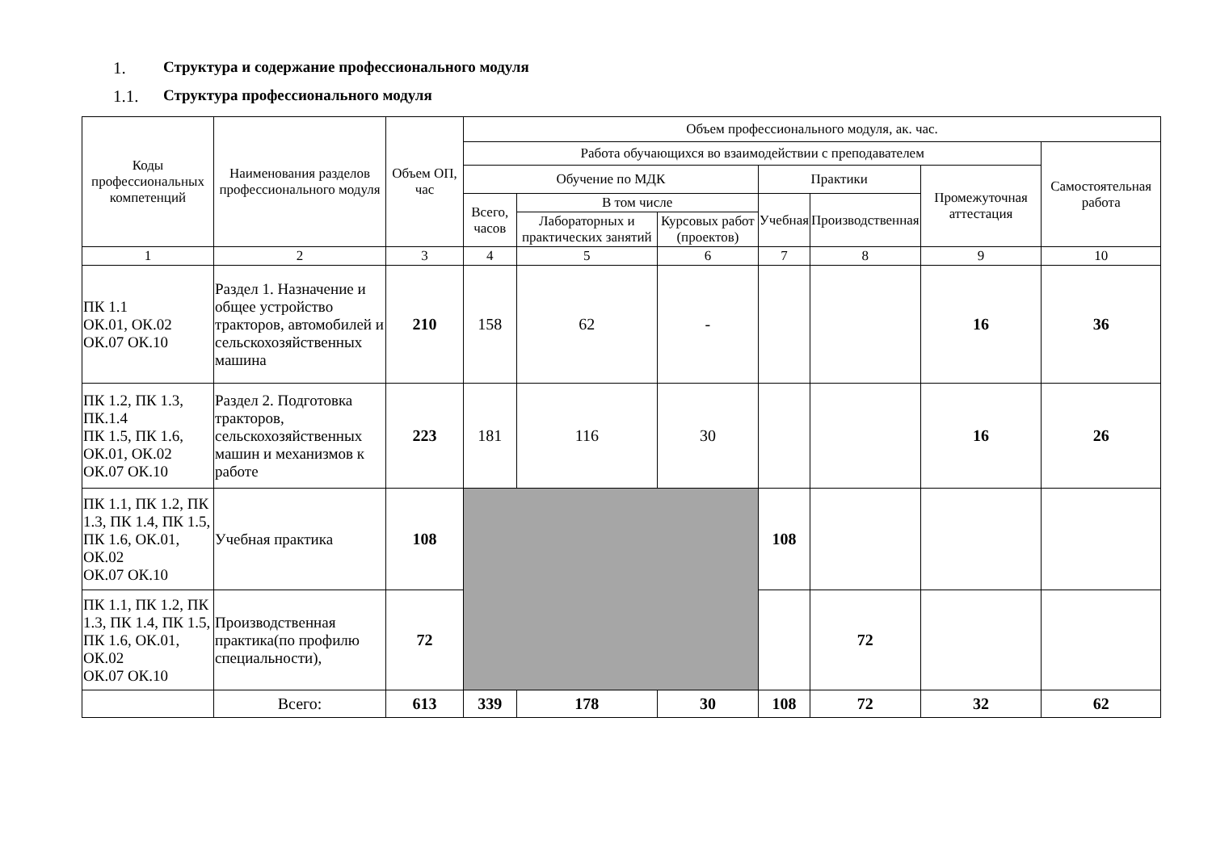1. Структура и содержание профессионального модуля
1.1. Структура профессионального модуля
| Коды профессиональных компетенций | Наименования разделов профессионального модуля | Объем ОП, час | Объем профессионального модуля, ак. час. | | | | | | |
| --- | --- | --- | --- | --- | --- | --- | --- | --- | --- |
| | | | Работа обучающихся во взаимодействии с преподавателем | | | | | | Самостоятельная работа |
| | | | Обучение по МДК | | | Практики | | Промежуточная аттестация | |
| | | | Всего, часов | В том числе | | Учебная | Производственная | | |
| | | | | Лабораторных и практических занятий | Курсовых работ (проектов) | | | | |
| 1 | 2 | 3 | 4 | 5 | 6 | 7 | 8 | 9 | 10 |
| ПК 1.1 ОК.01, ОК.02 ОК.07 ОК.10 | Раздел 1. Назначение и общее устройство тракторов, автомобилей и сельскохозяйственных машина | 210 | 158 | 62 | - | | | 16 | 36 |
| ПК 1.2, ПК 1.3, ПК.1.4 ПК 1.5, ПК 1.6, ОК.01, ОК.02 ОК.07 ОК.10 | Раздел 2. Подготовка тракторов, сельскохозяйственных машин и механизмов к работе | 223 | 181 | 116 | 30 | | | 16 | 26 |
| ПК 1.1, ПК 1.2, ПК 1.3, ПК 1.4, ПК 1.5, ПК 1.6, ОК.01, ОК.02 ОК.07 ОК.10 | Учебная практика | 108 | | | | 108 | | | |
| ПК 1.1, ПК 1.2, ПК 1.3, ПК 1.4, ПК 1.5, ПК 1.6, ОК.01, ОК.02 ОК.07 ОК.10 | Производственная практика(по профилю специальности), | 72 | | | | | 72 | | |
| | Всего: | 613 | 339 | 178 | 30 | 108 | 72 | 32 | 62 |